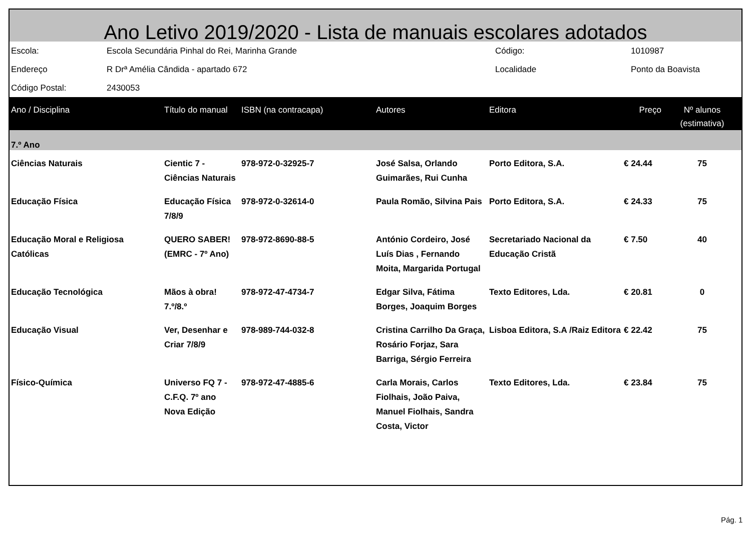Ano Letivo 2019/2020 - Lista de manuais escolares adotados
| Escola: | Escola Secundária Pinhal do Rei, Marinha Grande | Código: | 1010987 |
| Endereço | R Drª Amélia Cândida - apartado 672 | Localidade | Ponto da Boavista |
| Código Postal: | 2430053 | | |
| Ano / Disciplina | Título do manual | ISBN (na contracapa) | Autores | Editora | Preço | Nº alunos (estimativa) |
| --- | --- | --- | --- | --- | --- | --- |
| 7.º Ano | | | | | | |
| Ciências Naturais | Cientic 7 - Ciências Naturais | 978-972-0-32925-7 | José Salsa, Orlando Guimarães, Rui Cunha | Porto Editora, S.A. | € 24.44 | 75 |
| Educação Física | Educação Física 7/8/9 | 978-972-0-32614-0 | Paula Romão, Silvina Pais | Porto Editora, S.A. | € 24.33 | 75 |
| Educação Moral e Religiosa Católicas | QUERO SABER! (EMRC - 7º Ano) | 978-972-8690-88-5 | António Cordeiro, José Luís Dias , Fernando Moita, Margarida Portugal | Secretariado Nacional da Educação Cristã | € 7.50 | 40 |
| Educação Tecnológica | Mãos à obra! 7.º/8.º | 978-972-47-4734-7 | Edgar Silva, Fátima Borges, Joaquim Borges | Texto Editores, Lda. | € 20.81 | 0 |
| Educação Visual | Ver, Desenhar e Criar 7/8/9 | 978-989-744-032-8 | Cristina Carrilho Da Graça, Rosário Forjaz, Sara Barriga, Sérgio Ferreira | Lisboa Editora, S.A /Raiz Editora | € 22.42 | 75 |
| Físico-Química | Universo FQ 7 - C.F.Q. 7º ano Nova Edição | 978-972-47-4885-6 | Carla Morais, Carlos Fiolhais, João Paiva, Manuel Fiolhais, Sandra Costa, Victor | Texto Editores, Lda. | € 23.84 | 75 |
Pág. 1